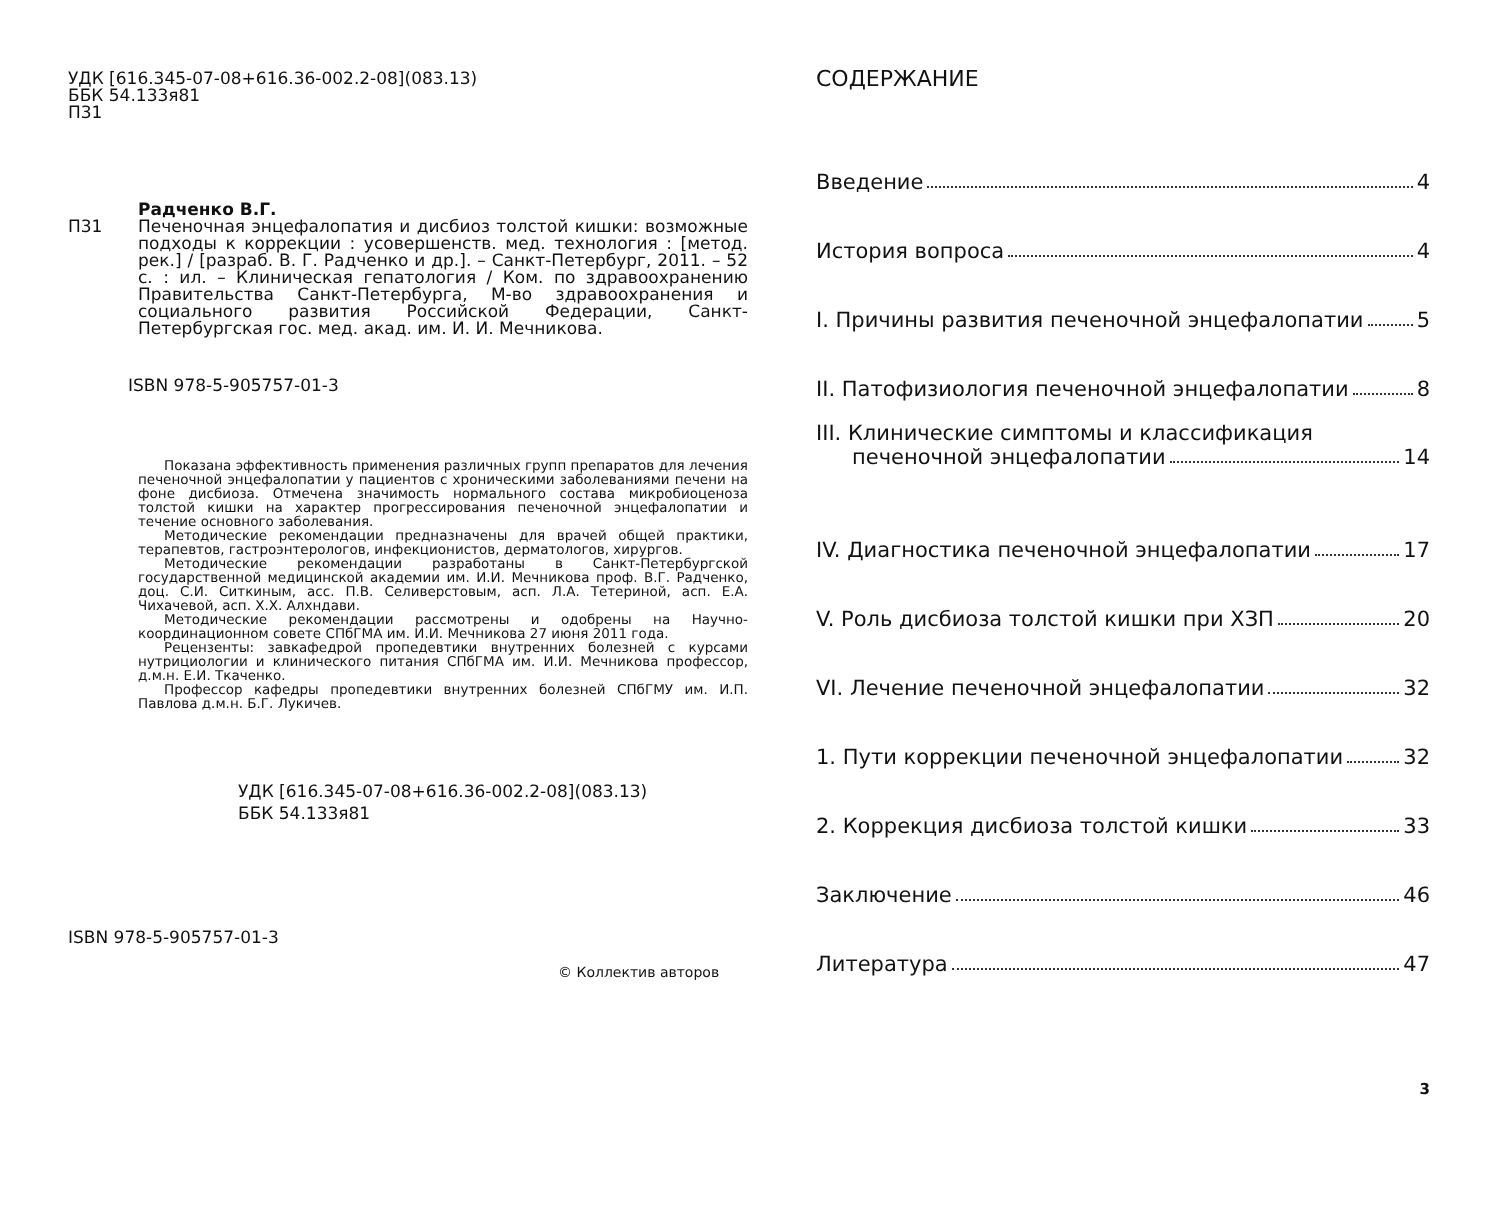УДК [616.345-07-08+616.36-002.2-08](083.13)
ББК 54.133я81
П31
П31
Радченко В.Г.
Печеночная энцефалопатия и дисбиоз толстой кишки: возможные подходы к коррекции : усовершенств. мед. технология : [метод. рек.] / [разраб. В. Г. Радченко и др.]. – Санкт-Петербург, 2011. – 52 с. : ил. – Клиническая гепатология / Ком. по здравоохранению Правительства Санкт-Петербурга, М-во здравоохранения и социального развития Российской Федерации, Санкт-Петербургская гос. мед. акад. им. И. И. Мечникова.
ISBN 978-5-905757-01-3
Показана эффективность применения различных групп препаратов для лечения печеночной энцефалопатии у пациентов с хроническими заболеваниями печени на фоне дисбиоза. Отмечена значимость нормального состава микробиоценоза толстой кишки на характер прогрессирования печеночной энцефалопатии и течение основного заболевания.
Методические рекомендации предназначены для врачей общей практики, терапевтов, гастроэнтерологов, инфекционистов, дерматологов, хирургов.
Методические рекомендации разработаны в Санкт-Петербургской государственной медицинской академии им. И.И. Мечникова проф. В.Г. Радченко, доц. С.И. Ситкиным, асс. П.В. Селиверстовым, асп. Л.А. Тетериной, асп. Е.А. Чихачевой, асп. Х.Х. Алхндави.
Методические рекомендации рассмотрены и одобрены на Научно-координационном совете СПбГМА им. И.И. Мечникова 27 июня 2011 года.
Рецензенты: завкафедрой пропедевтики внутренних болезней с курсами нутрициологии и клинического питания СПбГМА им. И.И. Мечникова профессор, д.м.н. Е.И. Ткаченко.
Профессор кафедры пропедевтики внутренних болезней СПбГМУ им. И.П. Павлова д.м.н. Б.Г. Лукичев.
УДК [616.345-07-08+616.36-002.2-08](083.13)
ББК 54.133я81
ISBN 978-5-905757-01-3
© Коллектив авторов
СОДЕРЖАНИЕ
Введение 4
История вопроса 4
I. Причины развития печеночной энцефалопатии 5
II. Патофизиология печеночной энцефалопатии 8
III. Клинические симптомы и классификация
печеночной энцефалопатии 14
IV. Диагностика печеночной энцефалопатии 17
V. Роль дисбиоза толстой кишки при ХЗП 20
VI. Лечение печеночной энцефалопатии 32
1. Пути коррекции печеночной энцефалопатии 32
2. Коррекция дисбиоза толстой кишки 33
Заключение 46
Литература 47
3